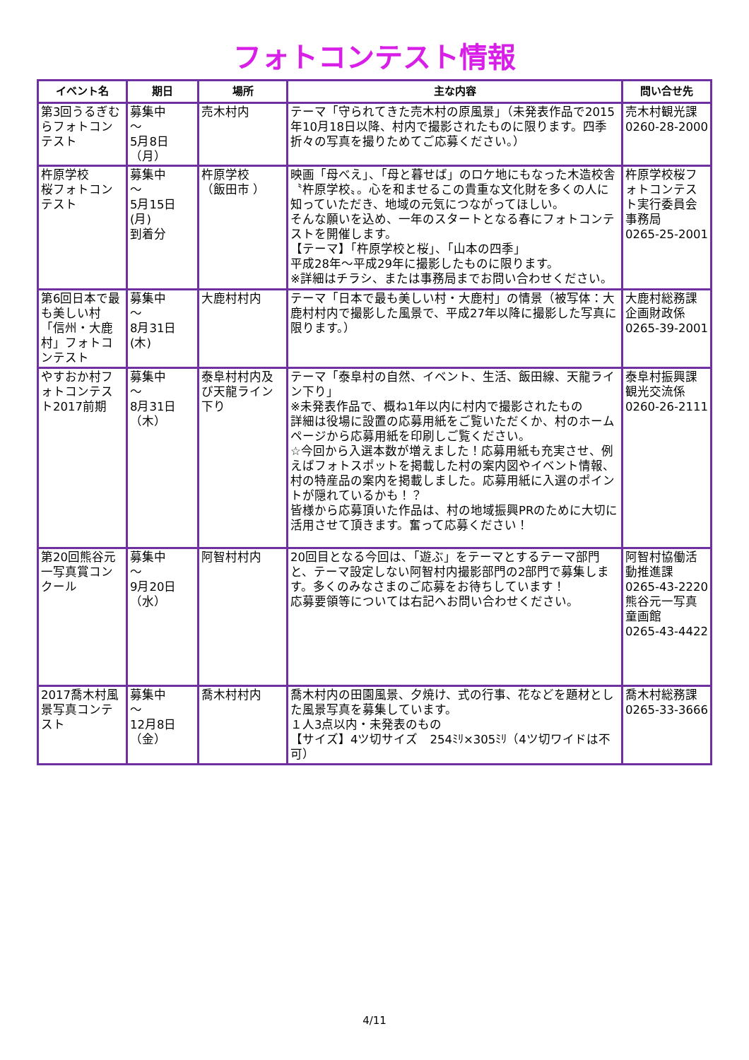フォトコンテスト情報
| イベント名 | 期日 | 場所 | 主な内容 | 問い合せ先 |
| --- | --- | --- | --- | --- |
| 第3回うるぎむらフォトコンテスト | 募集中 ～ 5月8日（月） | 売木村内 | テーマ「守られてきた売木村の原風景」（未発表作品で2015年10月18日以降、村内で撮影されたものに限ります。四季折々の写真を撮りためてご応募ください。） | 売木村観光課 0260-28-2000 |
| 杵原学校 桜フォトコンテスト | 募集中 ～ 5月15日(月) 到着分 | 杵原学校 （飯田市 ） | 映画「母べえ」、「母と暮せば」のロケ地にもなった木造校舎〝杵原学校〟。心を和ませるこの貴重な文化財を多くの人に知っていただき、地域の元気につながってほしい。 そんな願いを込め、一年のスタートとなる春にフォトコンテストを開催します。 【テーマ】「杵原学校と桜」、「山本の四季」 平成28年～平成29年に撮影したものに限ります。 ※詳細はチラシ、または事務局までお問い合わせください。 | 杵原学校桜フォトコンテスト実行委員会事務局 0265-25-2001 |
| 第6回日本で最も美しい村「信州・大鹿村」フォトコンテスト | 募集中 ～ 8月31日(木) | 大鹿村村内 | テーマ「日本で最も美しい村・大鹿村」の情景（被写体：大鹿村村内で撮影した風景で、平成27年以降に撮影した写真に限ります。） | 大鹿村総務課 企画財政係 0265-39-2001 |
| やすおか村フォトコンテスト2017前期 | 募集中 ～ 8月31日 （木） | 泰阜村村内及び天龍ライン下り | テーマ「泰阜村の自然、イベント、生活、飯田線、天龍ライン下り」 ※未発表作品で、概ね1年以内に村内で撮影されたもの 詳細は役場に設置の応募用紙をご覧いただくか、村のホームページから応募用紙を印刷しご覧ください。 ☆今回から入選本数が増えました！応募用紙も充実させ、例えばフォトスポットを掲載した村の案内図やイベント情報、村の特産品の案内を掲載しました。応募用紙に入選のポイントが隠れているかも！？ 皆様から応募頂いた作品は、村の地域振興PRのために大切に活用させて頂きます。奮って応募ください！ | 泰阜村振興課 観光交流係 0260-26-2111 |
| 第20回熊谷元一写真賞コンクール | 募集中 ～ 9月20日 （水） | 阿智村村内 | 20回目となる今回は、「遊ぶ」をテーマとするテーマ部門と、テーマ設定しない阿智村内撮影部門の2部門で募集します。多くのみなさまのご応募をお待ちしています！ 応募要領等については右記へお問い合わせください。 | 阿智村協働活動推進課 0265-43-2220 熊谷元一写真童画館 0265-43-4422 |
| 2017喬木村風景写真コンテスト | 募集中 ～ 12月8日 （金） | 喬木村村内 | 喬木村内の田園風景、夕焼け、式の行事、花などを題材とした風景写真を募集しています。 １人3点以内・未発表のもの 【サイズ】4ツ切サイズ 254ﾐﾘ×305ﾐﾘ（4ツ切ワイドは不可） | 喬木村総務課 0265-33-3666 |
4/11